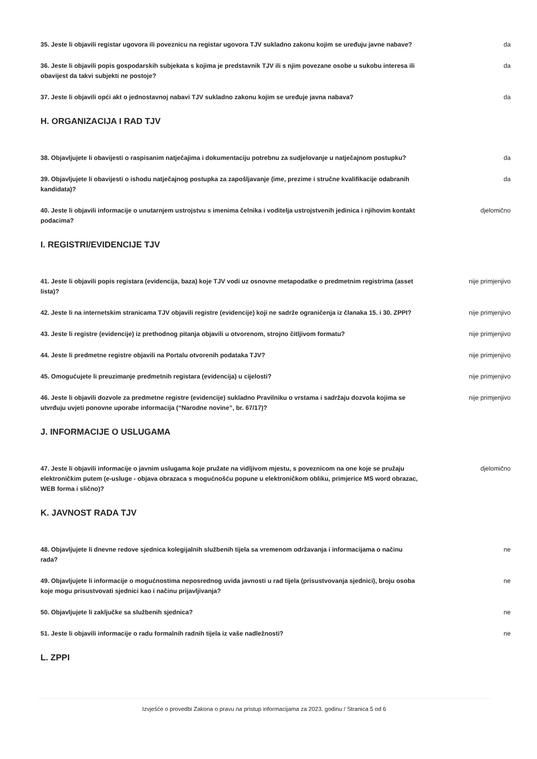| 35. Jeste li objavili registar ugovora ili poveznicu na registar ugovora TJV sukladno zakonu kojim se uređuju javne nabave? | da |
| 36. Jeste li objavili popis gospodarskih subjekata s kojima je predstavnik TJV ili s njim povezane osobe u sukobu interesa ili obavijest da takvi subjekti ne postoje? | da |
| 37. Jeste li objavili opći akt o jednostavnoj nabavi TJV sukladno zakonu kojim se uređuje javna nabava? | da |
H. ORGANIZACIJA I RAD TJV
| 38. Objavljujete li obavijesti o raspisanim natječajima i dokumentaciju potrebnu za sudjelovanje u natječajnom postupku? | da |
| 39. Objavljujete li obavijesti o ishodu natječajnog postupka za zapošljavanje (ime, prezime i stručne kvalifikacije odabranih kandidata)? | da |
| 40. Jeste li objavili informacije o unutarnjem ustrojstvu s imenima čelnika i voditelja ustrojstvenih jedinica i njihovim kontakt podacima? | djelomično |
I. REGISTRI/EVIDENCIJE TJV
| 41. Jeste li objavili popis registara (evidencija, baza) koje TJV vodi uz osnovne metapodatke o predmetnim registrima (asset lista)? | nije primjenjivo |
| 42. Jeste li na internetskim stranicama TJV objavili registre (evidencije) koji ne sadrže ograničenja iz članaka 15. i 30. ZPPI? | nije primjenjivo |
| 43. Jeste li registre (evidencije) iz prethodnog pitanja objavili u otvorenom, strojno čitljivom formatu? | nije primjenjivo |
| 44. Jeste li predmetne registre objavili na Portalu otvorenih podataka TJV? | nije primjenjivo |
| 45. Omogućujete li preuzimanje predmetnih registara (evidencija) u cijelosti? | nije primjenjivo |
| 46. Jeste li objavili dozvole za predmetne registre (evidencije) sukladno Pravilniku o vrstama i sadržaju dozvola kojima se utvrđuju uvjeti ponovne uporabe informacija (“Narodne novine”, br. 67/17)? | nije primjenjivo |
J. INFORMACIJE O USLUGAMA
| 47. Jeste li objavili informacije o javnim uslugama koje pružate na vidljivom mjestu, s poveznicom na one koje se pružaju elektroničkim putem (e-usluge - objava obrazaca s mogućnošću popune u elektroničkom obliku, primjerice MS word obrazac, WEB forma i slično)? | djelomično |
K. JAVNOST RADA TJV
| 48. Objavljujete li dnevne redove sjednica kolegijalnih službenih tijela sa vremenom održavanja i informacijama o načinu rada? | ne |
| 49. Objavljujete li informacije o mogućnostima neposrednog uvida javnosti u rad tijela (prisustvovanja sjednici), broju osoba koje mogu prisustvovati sjednici kao i načinu prijavljivanja? | ne |
| 50. Objavljujete li zaključke sa službenih sjednica? | ne |
| 51. Jeste li objavili informacije o radu formalnih radnih tijela iz vaše nadležnosti? | ne |
L. ZPPI
Izvješće o provedbi Zakona o pravu na pristup informacijama za 2023. godinu / Stranica 5 od 6